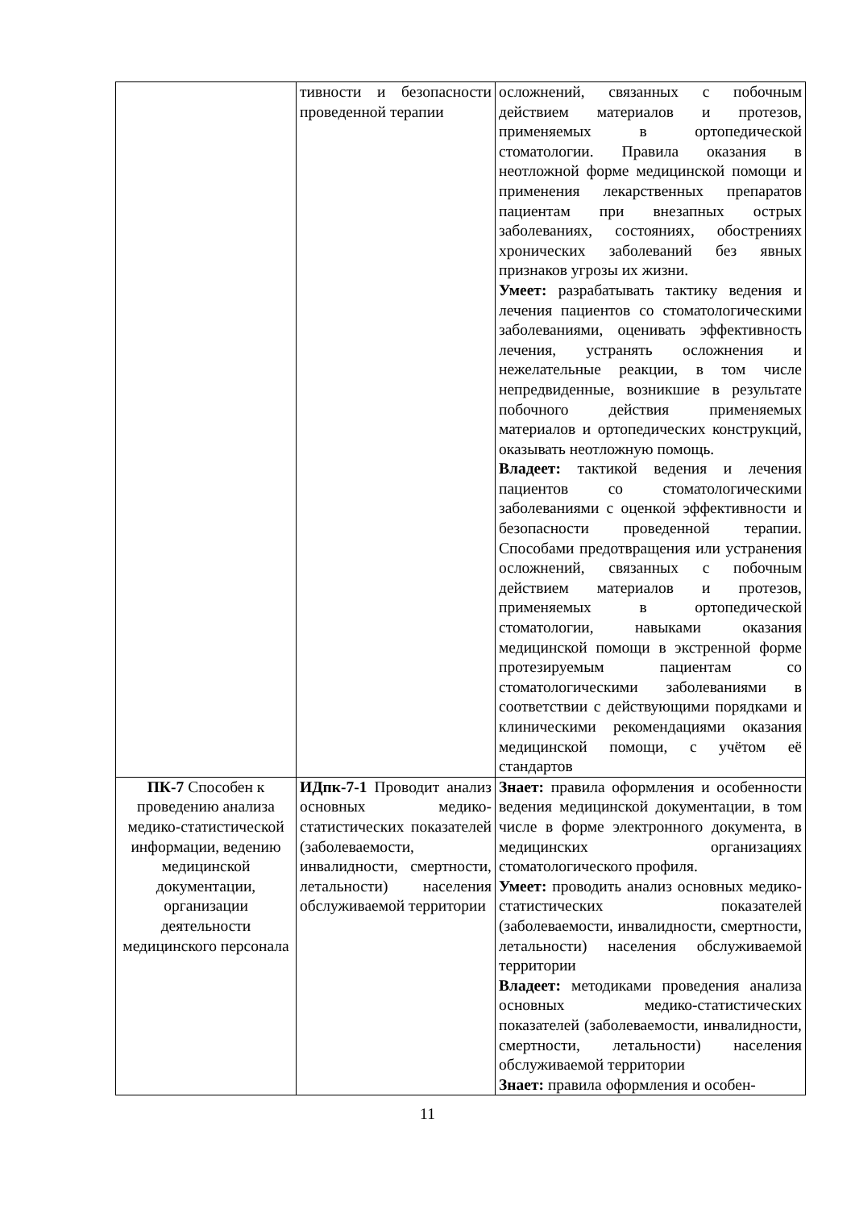| | тивности и безопасности проведенной терапии | осложнений, связанных с побочным действием материалов и протезов, применяемых в ортопедической стоматологии. Правила оказания в неотложной форме медицинской помощи и применения лекарственных препаратов пациентам при внезапных острых заболеваниях, состояниях, обострениях хронических заболеваний без явных признаков угрозы их жизни. Умеет: разрабатывать тактику ведения и лечения пациентов со стоматологическими заболеваниями, оценивать эффективность лечения, устранять осложнения и нежелательные реакции, в том числе непредвиденные, возникшие в результате побочного действия применяемых материалов и ортопедических конструкций, оказывать неотложную помощь. Владеет: тактикой ведения и лечения пациентов со стоматологическими заболеваниями с оценкой эффективности и безопасности проведенной терапии. Способами предотвращения или устранения осложнений, связанных с побочным действием материалов и протезов, применяемых в ортопедической стоматологии, навыками оказания медицинской помощи в экстренной форме протезируемым пациентам со стоматологическими заболеваниями в соответствии с действующими порядками и клиническими рекомендациями оказания медицинской помощи, с учётом её стандартов |
| ПК-7 Способен к проведению анализа медико-статистической информации, ведению медицинской документации, организации деятельности медицинского персонала | ИДпк-7-1 Проводит анализ основных медико-статистических показателей (заболеваемости, инвалидности, смертности, летальности) населения обслуживаемой территории | Знает: правила оформления и особенности ведения медицинской документации, в том числе в форме электронного документа, в медицинских организациях стоматологического профиля. Умеет: проводить анализ основных медико-статистических показателей (заболеваемости, инвалидности, смертности, летальности) населения обслуживаемой территории Владеет: методиками проведения анализа основных медико-статистических показателей (заболеваемости, инвалидности, смертности, летальности) населения обслуживаемой территории Знает: правила оформления и особен- |
11